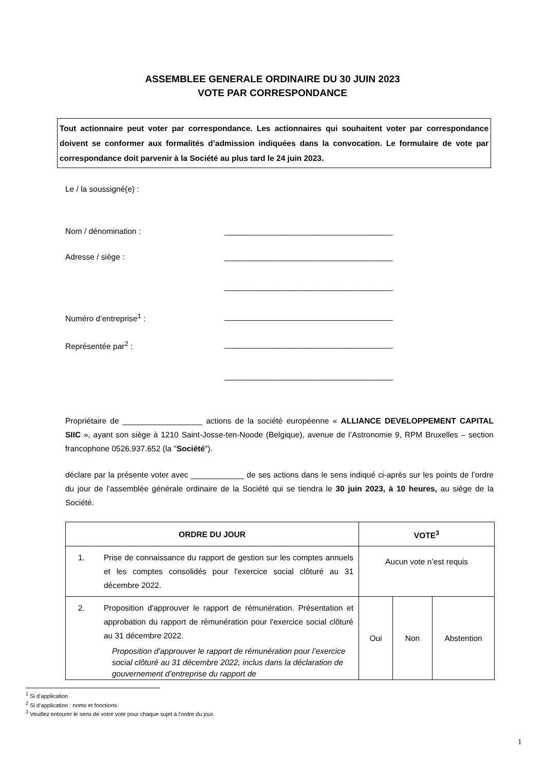ASSEMBLEE GENERALE ORDINAIRE DU 30 JUIN 2023
VOTE PAR CORRESPONDANCE
Tout actionnaire peut voter par correspondance. Les actionnaires qui souhaitent voter par correspondance doivent se conformer aux formalités d’admission indiquées dans la convocation. Le formulaire de vote par correspondance doit parvenir à la Société au plus tard le 24 juin 2023.
Le / la soussigné(e) :
Nom / dénomination : ______________________________________
Adresse / siège : ______________________________________
______________________________________
Numéro d’entreprise<sup>1</sup> : ______________________________________
Représentée par<sup>2</sup> : ______________________________________
______________________________________
Propriétaire de __________________ actions de la société européenne « ALLIANCE DEVELOPPEMENT CAPITAL SIIC », ayant son siège à 1210 Saint-Josse-ten-Noode (Belgique), avenue de l’Astronomie 9, RPM Bruxelles – section francophone 0526.937.652 (la "Société").
déclare par la présente voter avec ____________ de ses actions dans le sens indiqué ci-après sur les points de l’ordre du jour de l’assemblée générale ordinaire de la Société qui se tiendra le 30 juin 2023, à 10 heures, au siège de la Société.
| ORDRE DU JOUR | VOTE<sup>3</sup> | | |
| --- | --- | --- | --- |
| 1. Prise de connaissance du rapport de gestion sur les comptes annuels et les comptes consolidés pour l'exercice social clôturé au 31 décembre 2022. | Aucun vote n’est requis | | |
| 2. Proposition d'approuver le rapport de rémunération. Présentation et approbation du rapport de rémunération pour l'exercice social clôturé au 31 décembre 2022. Proposition d'approuver le rapport de rémunération pour l’exercice social clôturé au 31 décembre 2022, inclus dans la déclaration de gouvernement d’entreprise du rapport de | Oui | Non | Abstention |
<sup>1</sup> Si d’application
<sup>2</sup> Si d’application : noms et fonctions.
<sup>3</sup> Veuillez entourer le sens de votre vote pour chaque sujet à l’ordre du jour.
1